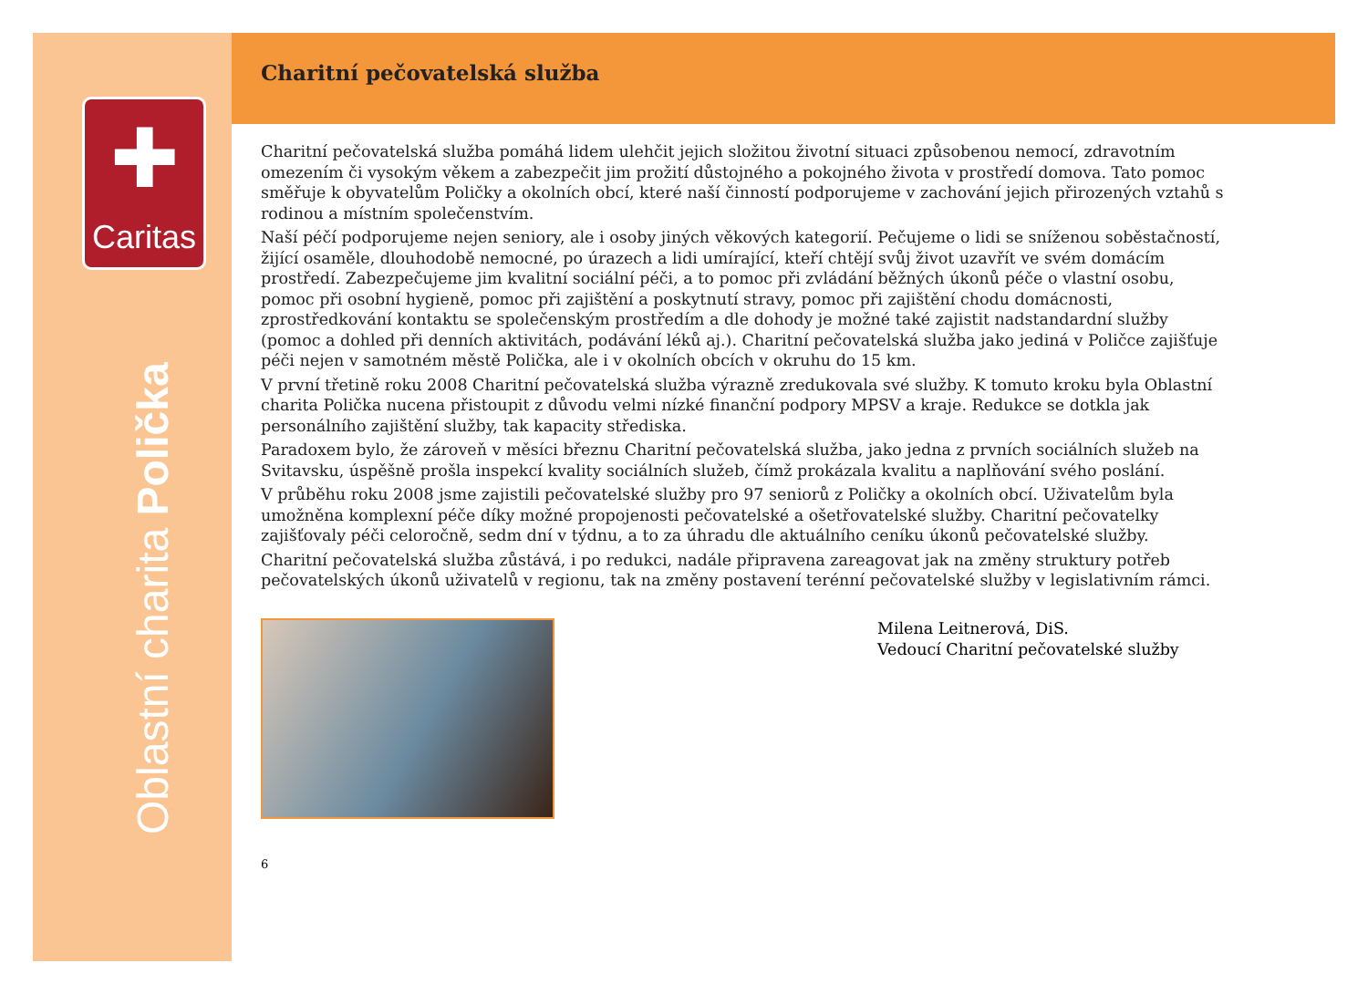✚
Caritas
Oblastní charita Polička
Charitní pečovatelská služba
Charitní pečovatelská služba pomáhá lidem ulehčit jejich složitou životní situaci způsobenou nemocí, zdravotním omezením či vysokým věkem a zabezpečit jim prožití důstojného a pokojného života v prostředí domova. Tato pomoc směřuje k obyvatelům Poličky a okolních obcí, které naší činností podporujeme v zachování jejich přirozených vztahů s rodinou a místním společenstvím.
Naší péčí podporujeme nejen seniory, ale i osoby jiných věkových kategorií. Pečujeme o lidi se sníženou soběstačností, žijící osaměle, dlouhodobě nemocné, po úrazech a lidi umírající, kteří chtějí svůj život uzavřít ve svém domácím prostředí. Zabezpečujeme jim kvalitní sociální péči, a to pomoc při zvládání běžných úkonů péče o vlastní osobu, pomoc při osobní hygieně, pomoc při zajištění a poskytnutí stravy, pomoc při zajištění chodu domácnosti, zprostředkování kontaktu se společenským prostředím a dle dohody je možné také zajistit nadstandardní služby (pomoc a dohled při denních aktivitách, podávání léků aj.). Charitní pečovatelská služba jako jediná v Poličce zajišťuje péči nejen v samotném městě Polička, ale i v okolních obcích v okruhu do 15 km.
V první třetině roku 2008 Charitní pečovatelská služba výrazně zredukovala své služby. K tomuto kroku byla Oblastní charita Polička nucena přistoupit z důvodu velmi nízké finanční podpory MPSV a kraje. Redukce se dotkla jak personálního zajištění služby, tak kapacity střediska.
Paradoxem bylo, že zároveň v měsíci březnu Charitní pečovatelská služba, jako jedna z prvních sociálních služeb na Svitavsku, úspěšně prošla inspekcí kvality sociálních služeb, čímž prokázala kvalitu a naplňování svého poslání.
V průběhu roku 2008 jsme zajistili pečovatelské služby pro 97 seniorů z Poličky a okolních obcí. Uživatelům byla umožněna komplexní péče díky možné propojenosti pečovatelské a ošetřovatelské služby. Charitní pečovatelky zajišťovaly péči celoročně, sedm dní v týdnu, a to za úhradu dle aktuálního ceníku úkonů pečovatelské služby.
Charitní pečovatelská služba zůstává, i po redukci, nadále připravena zareagovat jak na změny struktury potřeb pečovatelských úkonů uživatelů v regionu, tak na změny postavení terénní pečovatelské služby v legislativním rámci.
Milena Leitnerová, DiS.
Vedoucí Charitní pečovatelské služby
6